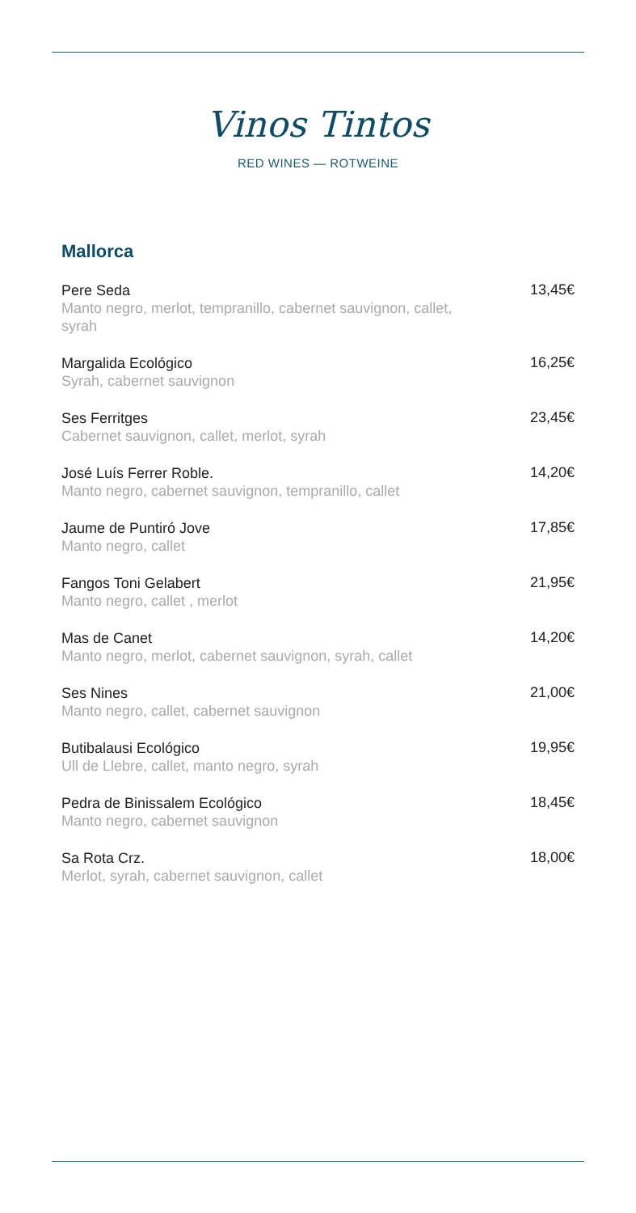Vinos Tintos
RED WINES — ROTWEINE
Mallorca
Pere Seda
Manto negro, merlot, tempranillo, cabernet sauvignon, callet, syrah
13,45€
Margalida Ecológico
Syrah, cabernet sauvignon
16,25€
Ses Ferritges
Cabernet sauvignon, callet, merlot, syrah
23,45€
José Luís Ferrer Roble.
Manto negro, cabernet sauvignon, tempranillo, callet
14,20€
Jaume de Puntiró Jove
Manto negro, callet
17,85€
Fangos Toni Gelabert
Manto negro, callet , merlot
21,95€
Mas de Canet
Manto negro, merlot, cabernet sauvignon, syrah, callet
14,20€
Ses Nines
Manto negro, callet, cabernet sauvignon
21,00€
Butibalausi Ecológico
Ull de Llebre, callet, manto negro, syrah
19,95€
Pedra de Binissalem Ecológico
Manto negro, cabernet sauvignon
18,45€
Sa Rota Crz.
Merlot, syrah, cabernet sauvignon, callet
18,00€